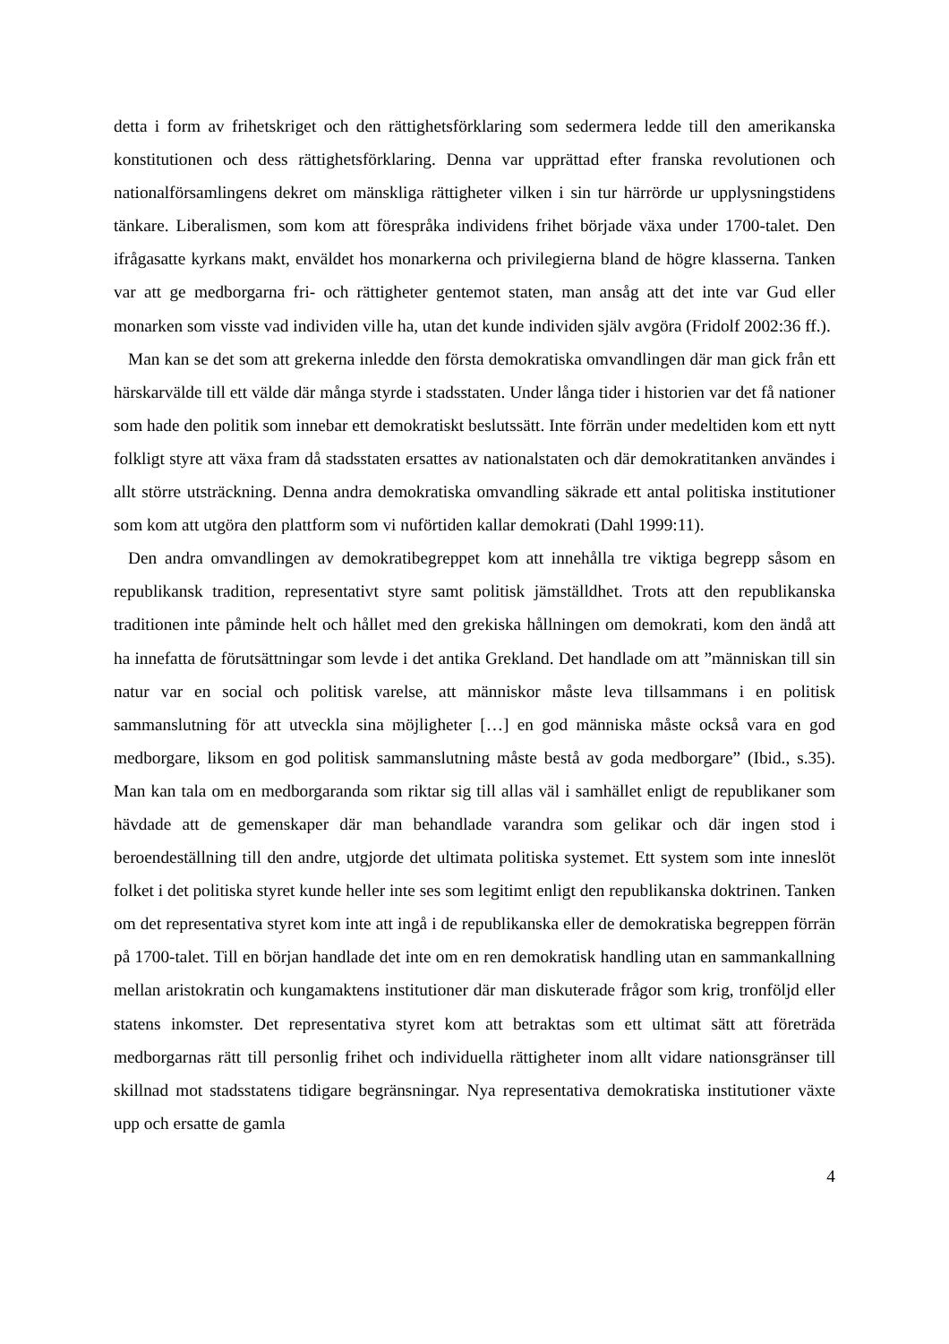detta i form av frihetskriget och den rättighetsförklaring som sedermera ledde till den amerikanska konstitutionen och dess rättighetsförklaring. Denna var upprättad efter franska revolutionen och nationalförsamlingens dekret om mänskliga rättigheter vilken i sin tur härrörde ur upplysningstidens tänkare. Liberalismen, som kom att förespråka individens frihet började växa under 1700-talet. Den ifrågasatte kyrkans makt, enväldet hos monarkerna och privilegierna bland de högre klasserna. Tanken var att ge medborgarna fri- och rättigheter gentemot staten, man ansåg att det inte var Gud eller monarken som visste vad individen ville ha, utan det kunde individen själv avgöra (Fridolf 2002:36 ff.).
Man kan se det som att grekerna inledde den första demokratiska omvandlingen där man gick från ett härskarvälde till ett välde där många styrde i stadsstaten. Under långa tider i historien var det få nationer som hade den politik som innebar ett demokratiskt beslutssätt. Inte förrän under medeltiden kom ett nytt folkligt styre att växa fram då stadsstaten ersattes av nationalstaten och där demokratitanken användes i allt större utsträckning. Denna andra demokratiska omvandling säkrade ett antal politiska institutioner som kom att utgöra den plattform som vi nuförtiden kallar demokrati (Dahl 1999:11).
Den andra omvandlingen av demokratibegreppet kom att innehålla tre viktiga begrepp såsom en republikansk tradition, representativt styre samt politisk jämställdhet. Trots att den republikanska traditionen inte påminde helt och hållet med den grekiska hållningen om demokrati, kom den ändå att ha innefatta de förutsättningar som levde i det antika Grekland. Det handlade om att ”människan till sin natur var en social och politisk varelse, att människor måste leva tillsammans i en politisk sammanslutning för att utveckla sina möjligheter […] en god människa måste också vara en god medborgare, liksom en god politisk sammanslutning måste bestå av goda medborgare” (Ibid., s.35). Man kan tala om en medborgaranda som riktar sig till allas väl i samhället enligt de republikaner som hävdade att de gemenskaper där man behandlade varandra som gelikar och där ingen stod i beroendeställning till den andre, utgjorde det ultimata politiska systemet. Ett system som inte inneslöt folket i det politiska styret kunde heller inte ses som legitimt enligt den republikanska doktrinen. Tanken om det representativa styret kom inte att ingå i de republikanska eller de demokratiska begreppen förrän på 1700-talet. Till en början handlade det inte om en ren demokratisk handling utan en sammankallning mellan aristokratin och kungamaktens institutioner där man diskuterade frågor som krig, tronföljd eller statens inkomster. Det representativa styret kom att betraktas som ett ultimat sätt att företräda medborgarnas rätt till personlig frihet och individuella rättigheter inom allt vidare nationsgränser till skillnad mot stadsstatens tidigare begränsningar. Nya representativa demokratiska institutioner växte upp och ersatte de gamla
4